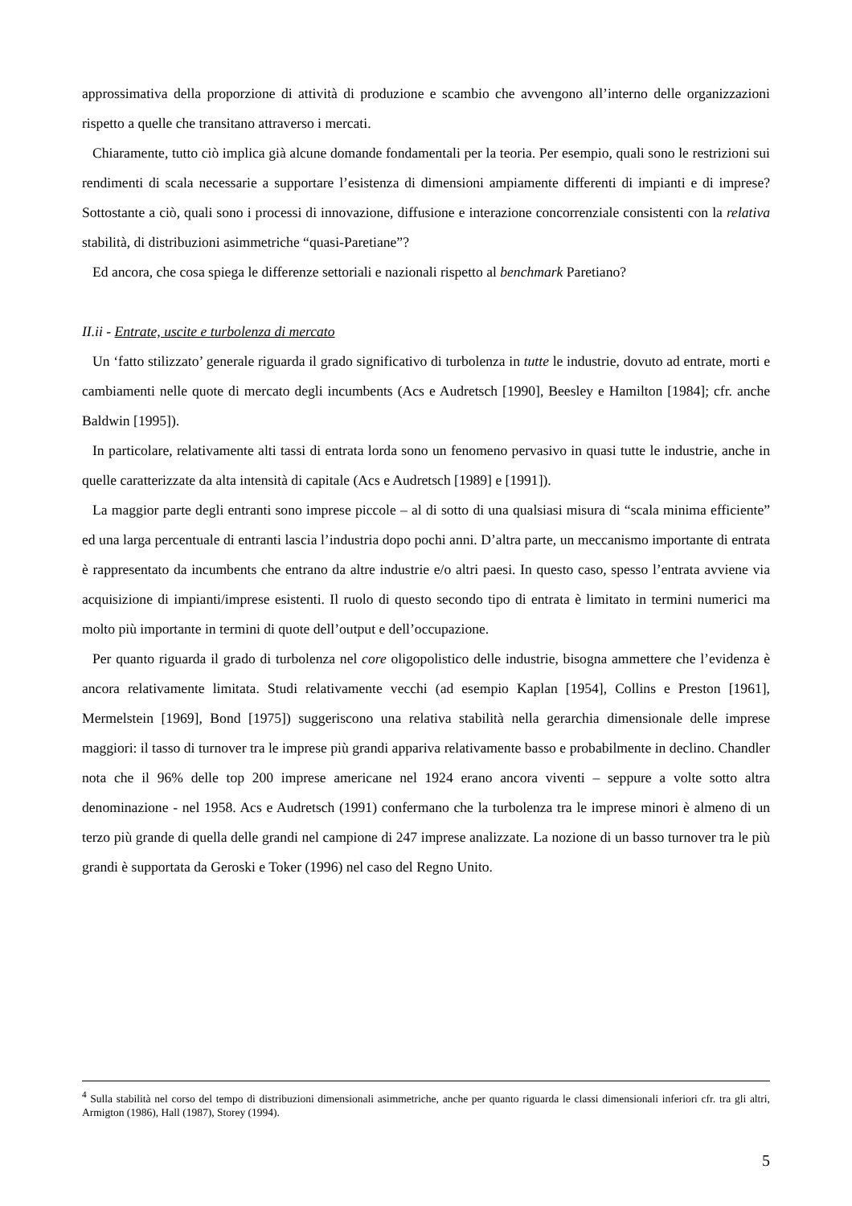approssimativa della proporzione di attività di produzione e scambio che avvengono all’interno delle organizzazioni rispetto a quelle che transitano attraverso i mercati.
Chiaramente, tutto ciò implica già alcune domande fondamentali per la teoria. Per esempio, quali sono le restrizioni sui rendimenti di scala necessarie a supportare l’esistenza di dimensioni ampiamente differenti di impianti e di imprese? Sottostante a ciò, quali sono i processi di innovazione, diffusione e interazione concorrenziale consistenti con la relativa stabilità, di distribuzioni asimmetriche “quasi-Paretiane”?
Ed ancora, che cosa spiega le differenze settoriali e nazionali rispetto al benchmark Paretiano?
II.ii - Entrate, uscite e turbolenza di mercato
Un ‘fatto stilizzato’ generale riguarda il grado significativo di turbolenza in tutte le industrie, dovuto ad entrate, morti e cambiamenti nelle quote di mercato degli incumbents (Acs e Audretsch [1990], Beesley e Hamilton [1984]; cfr. anche Baldwin [1995]).
In particolare, relativamente alti tassi di entrata lorda sono un fenomeno pervasivo in quasi tutte le industrie, anche in quelle caratterizzate da alta intensità di capitale (Acs e Audretsch [1989] e [1991]).
La maggior parte degli entranti sono imprese piccole – al di sotto di una qualsiasi misura di “scala minima efficiente” ed una larga percentuale di entranti lascia l’industria dopo pochi anni. D’altra parte, un meccanismo importante di entrata è rappresentato da incumbents che entrano da altre industrie e/o altri paesi. In questo caso, spesso l’entrata avviene via acquisizione di impianti/imprese esistenti. Il ruolo di questo secondo tipo di entrata è limitato in termini numerici ma molto più importante in termini di quote dell’output e dell’occupazione.
Per quanto riguarda il grado di turbolenza nel core oligopolistico delle industrie, bisogna ammettere che l’evidenza è ancora relativamente limitata. Studi relativamente vecchi (ad esempio Kaplan [1954], Collins e Preston [1961], Mermelstein [1969], Bond [1975]) suggeriscono una relativa stabilità nella gerarchia dimensionale delle imprese maggiori: il tasso di turnover tra le imprese più grandi appariva relativamente basso e probabilmente in declino. Chandler nota che il 96% delle top 200 imprese americane nel 1924 erano ancora viventi – seppure a volte sotto altra denominazione - nel 1958. Acs e Audretsch (1991) confermano che la turbolenza tra le imprese minori è almeno di un terzo più grande di quella delle grandi nel campione di 247 imprese analizzate. La nozione di un basso turnover tra le più grandi è supportata da Geroski e Toker (1996) nel caso del Regno Unito.
<sup>4</sup> Sulla stabilità nel corso del tempo di distribuzioni dimensionali asimmetriche, anche per quanto riguarda le classi dimensionali inferiori cfr. tra gli altri, Armigton (1986), Hall (1987), Storey (1994).
5